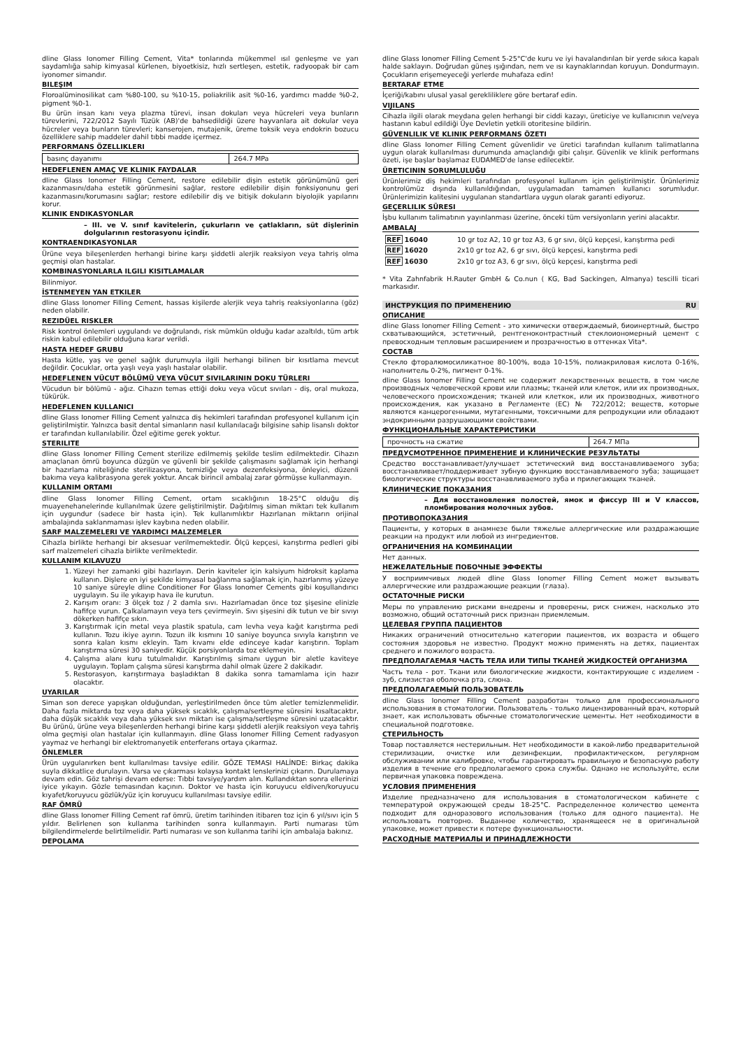dline Glass Ionomer Filling Cement, Vita* tonlarında mükemmel ısıl genleşme ve yarı saydamlığa sahip kimyasal kürlenen, biyoetkisiz, hızlı sertleşen, estetik, radyoopak bir cam iyonomer simandır.
BILEŞIM
Floroalüminosilikat cam %80-100, su %10-15, poliakrilik asit %0-16, yardımcı madde %0-2, pigment %0-1.
Bu ürün insan kanı veya plazma türevi, insan dokuları veya hücreleri veya bunların türevlerini, 722/2012 Sayılı Tüzük (AB)'de bahsedildiği üzere hayvanlara ait dokular veya hücreler veya bunların türevleri; kanserojen, mutajenik, üreme toksik veya endokrin bozucu özelliklere sahip maddeler dahil tıbbi madde içermez.
PERFORMANS ÖZELLIKLERI
| basınç dayanımı | 264.7 MPa |
HEDEFLENEN AMAÇ VE KLINIK FAYDALAR
dline Glass Ionomer Filling Cement, restore edilebilir dişin estetik görünümünü geri kazanmasını/daha estetik görünmesini sağlar, restore edilebilir dişin fonksiyonunu geri kazanmasını/korumasını sağlar; restore edilebilir diş ve bitişik dokuların biyolojik yapılarını korur.
KLINIK ENDIKASYONLAR
– III. ve V. sınıf kavitelerin, çukurların ve çatlakların, süt dişlerinin dolgularının restorasyonu içindir.
KONTRAENDIKASYONLAR
Ürüne veya bileşenlerden herhangi birine karşı şiddetli alerjik reaksiyon veya tahriş olma geçmişi olan hastalar.
KOMBINASYONLARLA ILGILI KISITLAMALAR
Bilinmiyor.
İSTENMEYEN YAN ETKILER
dline Glass Ionomer Filling Cement, hassas kişilerde alerjik veya tahriş reaksiyonlarına (göz) neden olabilir.
REZIDÜEL RISKLER
Risk kontrol önlemleri uygulandı ve doğrulandı, risk mümkün olduğu kadar azaltıldı, tüm artık riskin kabul edilebilir olduğuna karar verildi.
HASTA HEDEF GRUBU
Hasta kütle, yaş ve genel sağlık durumuyla ilgili herhangi bilinen bir kısıtlama mevcut değildir. Çocuklar, orta yaşlı veya yaşlı hastalar olabilir.
HEDEFLENEN VÜCUT BÖLÜMÜ VEYA VÜCUT SIVILARININ DOKU TÜRLERI
Vücudun bir bölümü - ağız. Cihazın temas ettiği doku veya vücut sıvıları - diş, oral mukoza, tükürük.
HEDEFLENEN KULLANICI
dline Glass Ionomer Filling Cement yalnızca diş hekimleri tarafından profesyonel kullanım için geliştirilmiştir. Yalnızca basit dental simanların nasıl kullanılacağı bilgisine sahip lisanslı doktor er tarafından kullanılabilir. Özel eğitime gerek yoktur.
STERILITE
dline Glass Ionomer Filling Cement sterilize edilmemiş şekilde teslim edilmektedir. Cihazın amaçlanan ömrü boyunca düzgün ve güvenli bir şekilde çalışmasını sağlamak için herhangi bir hazırlama niteliğinde sterilizasyona, temizliğe veya dezenfeksiyona, önleyici, düzenli bakıma veya kalibrasyona gerek yoktur. Ancak birincil ambalaj zarar görmüşse kullanmayın.
KULLANIM ORTAMI
dline Glass Ionomer Filling Cement, ortam sıcaklığının 18-25°C olduğu diş muayenehanelerinde kullanılmak üzere geliştirilmiştir. Dağıtılmış siman miktarı tek kullanım için uygundur (sadece bir hasta için). Tek kullanımlıktır Hazırlanan miktarın orijinal ambalajında saklanmaması işlev kaybına neden olabilir.
SARF MALZEMELERI VE YARDIMCI MALZEMELER
Cihazla birlikte herhangi bir aksesuar verilmemektedir. Ölçü kepçesi, karıştırma pedleri gibi sarf malzemeleri cihazla birlikte verilmektedir.
KULLANIM KILAVUZU
1. Yüzeyi her zamanki gibi hazırlayın. Derin kaviteler için kalsiyum hidroksit kaplama kullanın. Dişlere en iyi şekilde kimyasal bağlanma sağlamak için, hazırlanmış yüzeye 10 saniye süreyle dline Conditioner For Glass Ionomer Cements gibi koşullandırıcı uygulayın. Su ile yıkayıp hava ile kurutun.
2. Karışım oranı: 3 ölçek toz / 2 damla sıvı. Hazırlamadan önce toz şişesine elinizle hafifçe vurun. Çalkalamayın veya ters çevirmeyin. Sıvı şişesini dik tutun ve bir sıvıyı dökerken hafifçe sıkın.
3. Karıştırmak için metal veya plastik spatula, cam levha veya kağıt karıştırma pedi kullanın. Tozu ikiye ayırın. Tozun ilk kısmını 10 saniye boyunca sıvıyla karıştırın ve sonra kalan kısmı ekleyin. Tam kıvamı elde edinceye kadar karıştırın. Toplam karıştırma süresi 30 saniyedir. Küçük porsiyonlarda toz eklemeyin.
4. Çalışma alanı kuru tutulmalıdır. Karıştırılmış simanı uygun bir aletle kaviteye uygulayın. Toplam çalışma süresi karıştırma dahil olmak üzere 2 dakikadır.
5. Restorasyon, karıştırmaya başladıktan 8 dakika sonra tamamlama için hazır olacaktır.
UYARILAR
Siman son derece yapışkan olduğundan, yerleştirilmeden önce tüm aletler temizlenmelidir. Daha fazla miktarda toz veya daha yüksek sıcaklık, çalışma/sertleşme süresini kısaltacaktır, daha düşük sıcaklık veya daha yüksek sıvı miktarı ise çalışma/sertleşme süresini uzatacaktır. Bu ürünü, ürüne veya bileşenlerden herhangi birine karşı şiddetli alerjik reaksiyon veya tahriş olma geçmişi olan hastalar için kullanmayın. dline Glass Ionomer Filling Cement radyasyon yaymaz ve herhangi bir elektromanyetik enterferans ortaya çıkarmaz.
ÖNLEMLER
Ürün uygulanırken bent kullanılması tavsiye edilir. GÖZE TEMASI HALİNDE: Birkaç dakika suyla dikkatlice durulayın. Varsa ve çıkarması kolaysa kontakt lenslerinizi çıkarın. Durulamaya devam edin. Göz tahrişi devam ederse: Tıbbi tavsiye/yardım alın. Kullandıktan sonra ellerinizi iyice yıkayın. Gözle temasından kaçının. Doktor ve hasta için koruyucu eldiven/koruyucu kıyafet/koruyucu gözlük/yüz için koruyucu kullanılması tavsiye edilir.
RAF ÖMRÜ
dline Glass Ionomer Filling Cement raf ömrü, üretim tarihinden itibaren toz için 6 yıl/sıvı için 5 yıldır. Belirlenen son kullanma tarihinden sonra kullanmayın. Parti numarası tüm bilgilendirmelerde belirtilmelidir. Parti numarası ve son kullanma tarihi için ambalaja bakınız.
DEPOLAMA
dline Glass Ionomer Filling Cement 5-25°C'de kuru ve iyi havalandırılan bir yerde sıkıca kapalı halde saklayın. Doğrudan güneş ışığından, nem ve ısı kaynaklarından koruyun. Dondurmayın. Çocukların erişemeyeceği yerlerde muhafaza edin!
BERTARAF ETME
İçeriği/kabını ulusal yasal gerekliliklere göre bertaraf edin.
VIJILANS
Cihazla ilgili olarak meydana gelen herhangi bir ciddi kazayı, üreticiye ve kullanıcının ve/veya hastanın kabul edildiği Üye Devletin yetkili otoritesine bildirin.
GÜVENLILIK VE KLINIK PERFORMANS ÖZETI
dline Glass Ionomer Filling Cement güvenlidir ve üretici tarafından kullanım talimatlarına uygun olarak kullanılması durumunda amaçlandığı gibi çalışır. Güvenlik ve klinik performans özeti, işe başlar başlamaz EUDAMED'de lanse edilecektir.
ÜRETICININ SORUMLULUĞU
Ürünlerimiz diş hekimleri tarafından profesyonel kullanım için geliştirilmiştir. Ürünlerimiz kontrolümüz dışında kullanıldığından, uygulamadan tamamen kullanıcı sorumludur. Ürünlerimizin kalitesini uygulanan standartlara uygun olarak garanti ediyoruz.
GEÇERLILIK SÜRESI
İşbu kullanım talimatının yayınlanması üzerine, önceki tüm versiyonların yerini alacaktır.
AMBALAJ
| REF 16040 | 10 gr toz A2, 10 gr toz A3, 6 gr sıvı, ölçü kepçesi, karıştırma pedi |
| REF 16020 | 2x10 gr toz A2, 6 gr sıvı, ölçü kepçesi, karıştırma pedi |
| REF 16030 | 2x10 gr toz A3, 6 gr sıvı, ölçü kepçesi, karıştırma pedi |
* Vita Zahnfabrik H.Rauter GmbH & Co.nun ( KG, Bad Sackingen, Almanya) tescilli ticari markasıdır.
ИНСТРУКЦИЯ ПО ПРИМЕНЕНИЮ RU
ОПИСАНИЕ
dline Glass Ionomer Filling Cement - это химически отверждаемый, биоинертный, быстро схватывающийся, эстетичный, рентгеноконтрастный стеклоиономерный цемент с превосходным тепловым расширением и прозрачностью в оттенках Vita*.
СОСТАВ
Стекло фторалюмосиликатное 80-100%, вода 10-15%, полиакриловая кислота 0-16%, наполнитель 0-2%, пигмент 0-1%.
dline Glass Ionomer Filling Cement не содержит лекарственных веществ, в том числе производных человеческой крови или плазмы; тканей или клеток, или их производных, человеческого происхождения; тканей или клеткок, или их производных, животного происхождения, как указано в Регламенте (ЕС) № 722/2012; веществ, которые являются канцерогенными, мутагенными, токсичными для репродукции или обладают эндокринными разрушающими свойствами.
ФУНКЦИОНАЛЬНЫЕ ХАРАКТЕРИСТИКИ
| прочность на сжатие | 264.7 MПa |
ПРЕДУСМОТРЕННОЕ ПРИМЕНЕНИЕ И КЛИНИЧЕСКИЕ РЕЗУЛЬТАТЫ
Средство восстанавливает/улучшает эстетический вид восстанавливаемого зуба; восстанавливает/поддерживает зубную функцию восстанавливаемого зуба; защищает биологические структуры восстанавливаемого зуба и прилегающих тканей.
КЛИНИЧЕСКИЕ ПОКАЗАНИЯ
– Для восстановления полостей, ямок и фиссур III и V классов, пломбирования молочных зубов.
ПРОТИВОПОКАЗАНИЯ
Пациенты, у которых в анамнезе были тяжелые аллергические или раздражающие реакции на продукт или любой из ингредиентов.
ОГРАНИЧЕНИЯ НА КОМБИНАЦИИ
Нет данных.
НЕЖЕЛАТЕЛЬНЫЕ ПОБОЧНЫЕ ЭФФЕКТЫ
У восприимчивых людей dline Glass Ionomer Filling Cement может вызывать аллергические или раздражающие реакции (глаза).
ОСТАТОЧНЫЕ РИСКИ
Меры по управлению рисками внедрены и проверены, риск снижен, насколько это возможно, общий остаточный риск признан приемлемым.
ЦЕЛЕВАЯ ГРУППА ПАЦИЕНТОВ
Никаких ограничений относительно категории пациентов, их возраста и общего состояния здоровья не известно. Продукт можно применять на детях, пациентах среднего и пожилого возраста.
ПРЕДПОЛАГАЕМАЯ ЧАСТЬ ТЕЛА ИЛИ ТИПЫ ТКАНЕЙ ЖИДКОСТЕЙ ОРГАНИЗМА
Часть тела - рот. Ткани или биологические жидкости, контактирующие с изделием - зуб, слизистая оболочка рта, слюна.
ПРЕДПОЛАГАЕМЫЙ ПОЛЬЗОВАТЕЛЬ
dline Glass Ionomer Filling Cement разработан только для профессионального использования в стоматологии. Пользователь - только лицензированный врач, который знает, как использовать обычные стоматологические цементы. Нет необходимости в специальной подготовке.
СТЕРИЛЬНОСТЬ
Товар поставляется нестерильным. Нет необходимости в какой-либо предварительной стерилизации, очистке или дезинфекции, профилактическом, регулярном обслуживании или калибровке, чтобы гарантировать правильную и безопасную работу изделия в течение его предполагаемого срока службы. Однако не используйте, если первичная упаковка повреждена.
УСЛОВИЯ ПРИМЕНЕНИЯ
Изделие предназначено для использования в стоматологическом кабинете с температурой окружающей среды 18-25°C. Распределенное количество цемента подходит для одноразового использования (только для одного пациента). Не использовать повторно. Выданное количество, хранящееся не в оригинальной упаковке, может привести к потере функциональности.
РАСХОДНЫЕ МАТЕРИАЛЫ И ПРИНАДЛЕЖНОСТИ